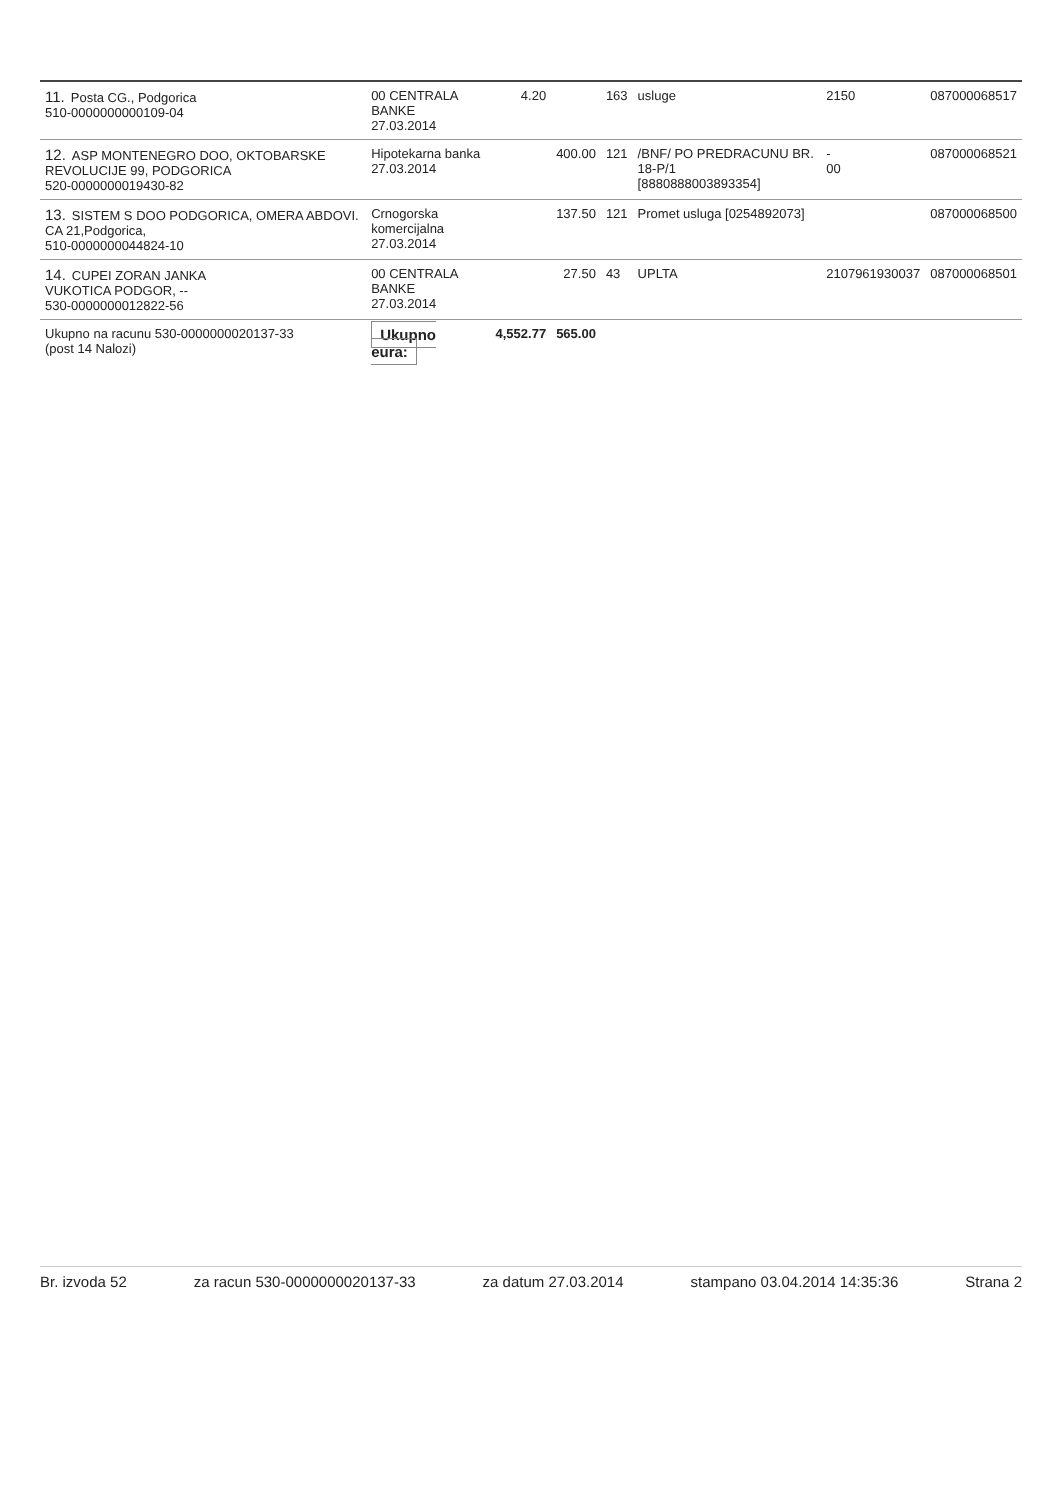| 11. Posta CG., Podgorica 510-0000000000109-04 | 00 CENTRALA BANKE 27.03.2014 | 4.20 | | 163 | usluge | 2150 | 087000068517 |
| 12. ASP MONTENEGRO DOO, OKTOBARSKE REVOLUCIJE 99, PODGORICA 520-0000000019430-82 | Hipotekarna banka 27.03.2014 | | 400.00 | 121 | /BNF/ PO PREDRACUNU BR. 18-P/1 [8880888003893354] | - 00 | 087000068521 |
| 13. SISTEM S DOO PODGORICA, OMERA ABDOVI. CA 21,Podgorica, 510-0000000044824-10 | Crnogorska komercijalna 27.03.2014 | | 137.50 | 121 | Promet usluga [0254892073] | | 087000068500 |
| 14. CUPEI ZORAN JANKA VUKOTICA PODGOR, -- 530-0000000012822-56 | 00 CENTRALA BANKE 27.03.2014 | | 27.50 | 43 | UPLTA | 2107961930037 | 087000068501 |
| Ukupno na racunu 530-0000000020137-33 (post 14 Nalozi) | Ukupno eura: | 4,552.77 | 565.00 | | | | |
Br. izvoda 52 za racun 530-0000000020137-33 za datum 27.03.2014 stampano 03.04.2014 14:35:36 Strana 2